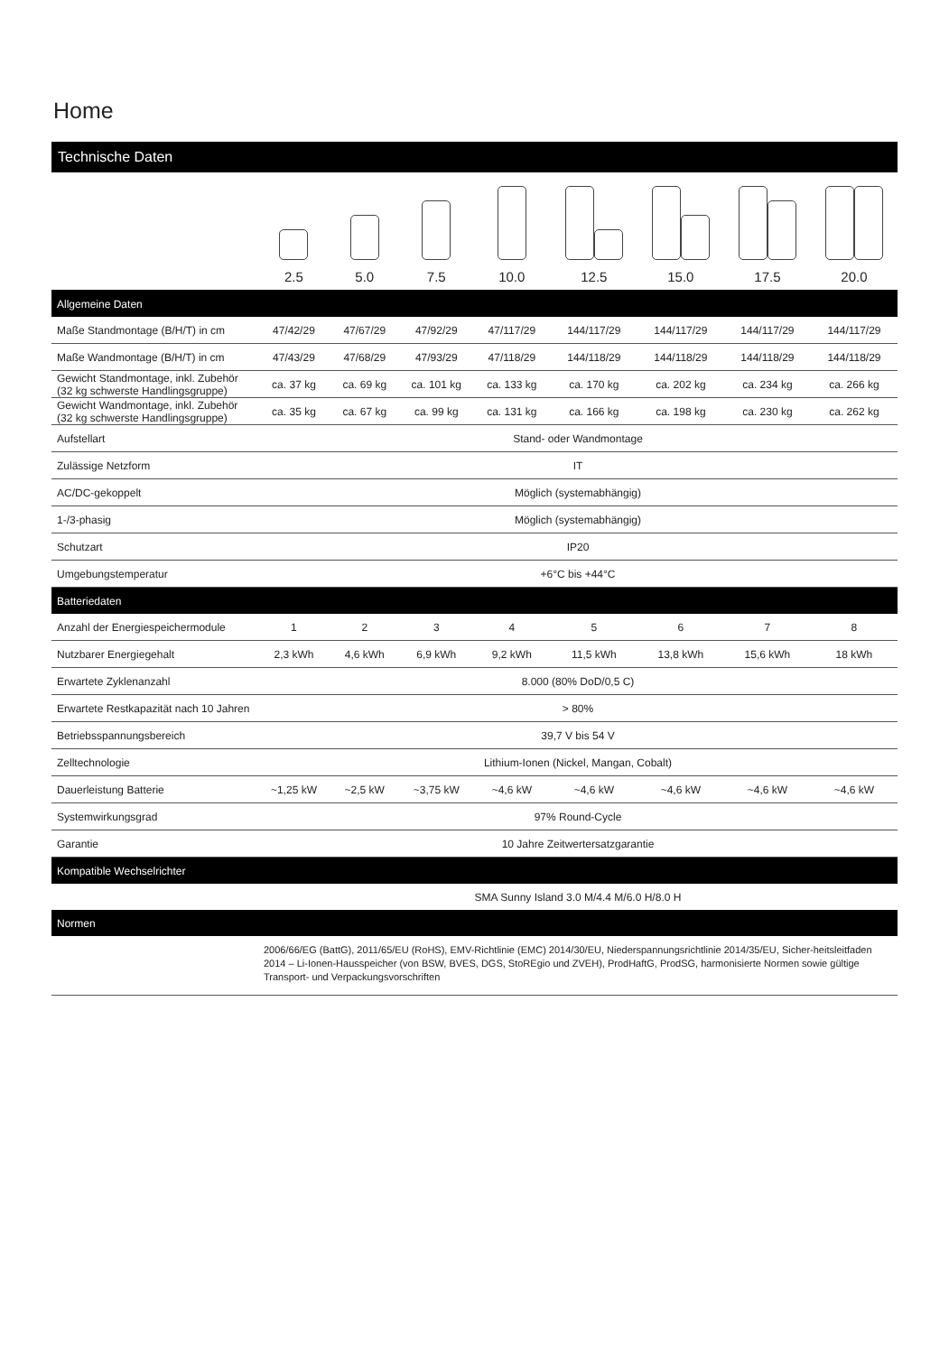Home
Technische Daten
| | 2.5 | 5.0 | 7.5 | 10.0 | 12.5 | 15.0 | 17.5 | 20.0 |
| Allgemeine Daten | | | | | | | | |
| Maße Standmontage (B/H/T) in cm | 47/42/29 | 47/67/29 | 47/92/29 | 47/117/29 | 144/117/29 | 144/117/29 | 144/117/29 | 144/117/29 |
| Maße Wandmontage (B/H/T) in cm | 47/43/29 | 47/68/29 | 47/93/29 | 47/118/29 | 144/118/29 | 144/118/29 | 144/118/29 | 144/118/29 |
| Gewicht Standmontage, inkl. Zubehör (32 kg schwerste Handlingsgruppe) | ca. 37 kg | ca. 69 kg | ca. 101 kg | ca. 133 kg | ca. 170 kg | ca. 202 kg | ca. 234 kg | ca. 266 kg |
| Gewicht Wandmontage, inkl. Zubehör (32 kg schwerste Handlingsgruppe) | ca. 35 kg | ca. 67 kg | ca. 99 kg | ca. 131 kg | ca. 166 kg | ca. 198 kg | ca. 230 kg | ca. 262 kg |
| Aufstellart | Stand- oder Wandmontage | | | | | | | |
| Zulässige Netzform | IT | | | | | | | |
| AC/DC-gekoppelt | Möglich (systemabhängig) | | | | | | | |
| 1-/3-phasig | Möglich (systemabhängig) | | | | | | | |
| Schutzart | IP20 | | | | | | | |
| Umgebungstemperatur | +6°C bis +44°C | | | | | | | |
| Batteriedaten | | | | | | | | |
| Anzahl der Energiespeichermodule | 1 | 2 | 3 | 4 | 5 | 6 | 7 | 8 |
| Nutzbarer Energiegehalt | 2,3 kWh | 4,6 kWh | 6,9 kWh | 9,2 kWh | 11,5 kWh | 13,8 kWh | 15,6 kWh | 18 kWh |
| Erwartete Zyklenanzahl | 8.000 (80% DoD/0,5 C) | | | | | | | |
| Erwartete Restkapazität nach 10 Jahren | > 80% | | | | | | | |
| Betriebsspannungsbereich | 39,7 V bis 54 V | | | | | | | |
| Zelltechnologie | Lithium-Ionen (Nickel, Mangan, Cobalt) | | | | | | | |
| Dauerleistung Batterie | ~1,25 kW | ~2,5 kW | ~3,75 kW | ~4,6 kW | ~4,6 kW | ~4,6 kW | ~4,6 kW | ~4,6 kW |
| Systemwirkungsgrad | 97% Round-Cycle | | | | | | | |
| Garantie | 10 Jahre Zeitwertersatzgarantie | | | | | | | |
| Kompatible Wechselrichter | | | | | | | | |
| | SMA Sunny Island 3.0 M/4.4 M/6.0 H/8.0 H | | | | | | | |
| Normen | | | | | | | | |
| | 2006/66/EG (BattG), 2011/65/EU (RoHS), EMV-Richtlinie (EMC) 2014/30/EU, Niederspannungsrichtlinie 2014/35/EU, Sicher-heitsleitfaden 2014 – Li-Ionen-Hausspeicher (von BSW, BVES, DGS, StoREgio und ZVEH), ProdHaftG, ProdSG, harmonisierte Normen sowie gültige Transport- und Verpackungsvorschriften | | | | | | | |